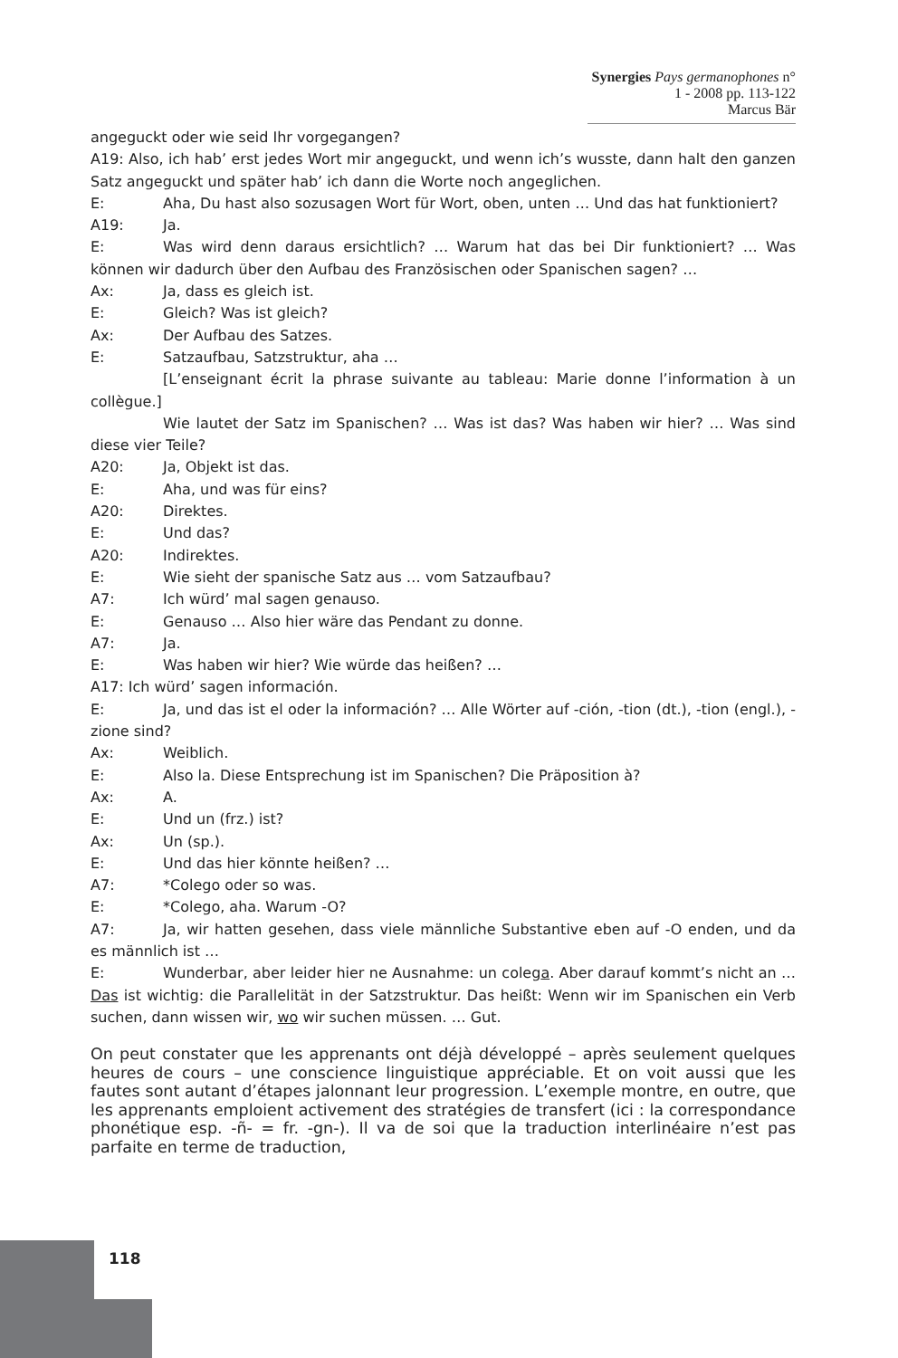Synergies Pays germanophones n° 1 - 2008 pp. 113-122
Marcus Bär
angeguckt oder wie seid Ihr vorgegangen?
A19: Also, ich hab’ erst jedes Wort mir angeguckt, und wenn ich’s wusste, dann halt den ganzen Satz angeguckt und später hab’ ich dann die Worte noch angeglichen.
E: Aha, Du hast also sozusagen Wort für Wort, oben, unten … Und das hat funktioniert?
A19: Ja.
E: Was wird denn daraus ersichtlich? … Warum hat das bei Dir funktioniert? … Was können wir dadurch über den Aufbau des Französischen oder Spanischen sagen? …
Ax: Ja, dass es gleich ist.
E: Gleich? Was ist gleich?
Ax: Der Aufbau des Satzes.
E: Satzaufbau, Satzstruktur, aha …
[L’enseignant écrit la phrase suivante au tableau: Marie donne l’information à un collègue.]
Wie lautet der Satz im Spanischen? … Was ist das? Was haben wir hier? … Was sind diese vier Teile?
A20: Ja, Objekt ist das.
E: Aha, und was für eins?
A20: Direktes.
E: Und das?
A20: Indirektes.
E: Wie sieht der spanische Satz aus … vom Satzaufbau?
A7: Ich würd’ mal sagen genauso.
E: Genauso … Also hier wäre das Pendant zu donne.
A7: Ja.
E: Was haben wir hier? Wie würde das heißen? …
A17: Ich würd’ sagen información.
E: Ja, und das ist el oder la información? … Alle Wörter auf -ción, -tion (dt.), -tion (engl.), -zione sind?
Ax: Weiblich.
E: Also la. Diese Entsprechung ist im Spanischen? Die Präposition à?
Ax: A.
E: Und un (frz.) ist?
Ax: Un (sp.).
E: Und das hier könnte heißen? …
A7: *Colego oder so was.
E: *Colego, aha. Warum -O?
A7: Ja, wir hatten gesehen, dass viele männliche Substantive eben auf -O enden, und da es männlich ist …
E: Wunderbar, aber leider hier ne Ausnahme: un colega. Aber darauf kommt’s nicht an … Das ist wichtig: die Parallelität in der Satzstruktur. Das heißt: Wenn wir im Spanischen ein Verb suchen, dann wissen wir, wo wir suchen müssen. … Gut.
On peut constater que les apprenants ont déjà développé – après seulement quelques heures de cours – une conscience linguistique appréciable. Et on voit aussi que les fautes sont autant d’étapes jalonnant leur progression. L’exemple montre, en outre, que les apprenants emploient activement des stratégies de transfert (ici : la correspondance phonétique esp. -ñ- = fr. -gn-). Il va de soi que la traduction interlinéaire n’est pas parfaite en terme de traduction,
118